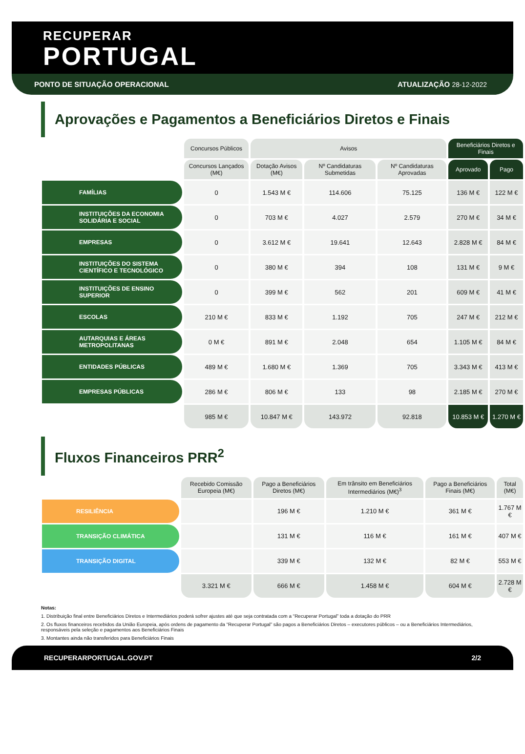RECUPERAR
PORTUGAL
PONTO DE SITUAÇÃO OPERACIONAL
ATUALIZAÇÃO 28-12-2022
Aprovações e Pagamentos a Beneficiários Diretos e Finais
| | Concursos Públicos | Avisos | | | Beneficiários Diretos e Finais | |
| --- | --- | --- | --- | --- | --- | --- |
| | Concursos Lançados (M€) | Dotação Avisos (M€) | Nº Candidaturas Submetidas | Nº Candidaturas Aprovadas | Aprovado | Pago |
| FAMÍLIAS | 0 | 1.543 M € | 114.606 | 75.125 | 136 M € | 122 M € |
| INSTITUIÇÕES DA ECONOMIA SOLIDÁRIA E SOCIAL | 0 | 703 M € | 4.027 | 2.579 | 270 M € | 34 M € |
| EMPRESAS | 0 | 3.612 M € | 19.641 | 12.643 | 2.828 M € | 84 M € |
| INSTITUIÇÕES DO SISTEMA CIENTÍFICO E TECNOLÓGICO | 0 | 380 M € | 394 | 108 | 131 M € | 9 M € |
| INSTITUIÇÕES DE ENSINO SUPERIOR | 0 | 399 M € | 562 | 201 | 609 M € | 41 M € |
| ESCOLAS | 210 M € | 833 M € | 1.192 | 705 | 247 M € | 212 M € |
| AUTARQUIAS E ÁREAS METROPOLITANAS | 0 M € | 891 M € | 2.048 | 654 | 1.105 M € | 84 M € |
| ENTIDADES PÚBLICAS | 489 M € | 1.680 M € | 1.369 | 705 | 3.343 M € | 413 M € |
| EMPRESAS PÚBLICAS | 286 M € | 806 M € | 133 | 98 | 2.185 M € | 270 M € |
| | 985 M € | 10.847 M € | 143.972 | 92.818 | 10.853 M € | 1.270 M € |
Fluxos Financeiros PRR<sup>2</sup>
| | Recebido Comissão Europeia (M€) | Pago a Beneficiários Diretos (M€) | Em trânsito em Beneficiários Intermediários (M€)<sup>3</sup> | Pago a Beneficiários Finais (M€) | Total (M€) |
| --- | --- | --- | --- | --- | --- |
| RESILIÊNCIA | | 196 M € | 1.210 M € | 361 M € | 1.767 M € |
| TRANSIÇÃO CLIMÁTICA | | 131 M € | 116 M € | 161 M € | 407 M € |
| TRANSIÇÃO DIGITAL | | 339 M € | 132 M € | 82 M € | 553 M € |
| | 3.321 M € | 666 M € | 1.458 M € | 604 M € | 2.728 M € |
Notas:
1. Distribuição final entre Beneficiários Diretos e Intermediários poderá sofrer ajustes até que seja contratada com a “Recuperar Portugal” toda a dotação do PRR
2. Os fluxos financeiros recebidos da União Europeia, após ordens de pagamento da “Recuperar Portugal” são pagos a Beneficiários Diretos – executores públicos – ou a Beneficiários Intermediários, responsáveis pela seleção e pagamentos aos Beneficiários Finais
3. Montantes ainda não transferidos para Beneficiários Finais
RECUPERARPORTUGAL.GOV.PT 2/2